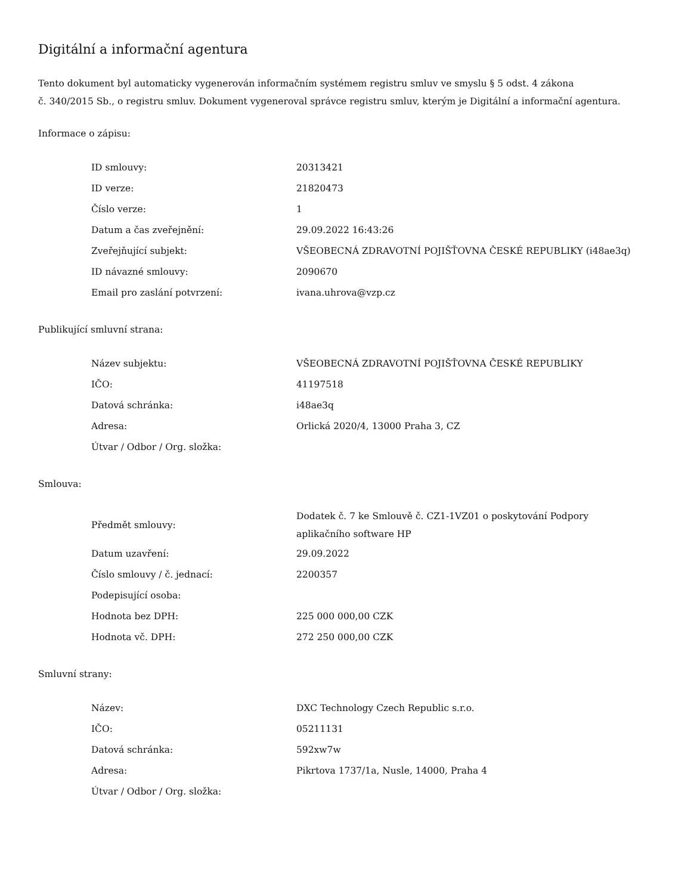Digitální a informační agentura
Tento dokument byl automaticky vygenerován informačním systémem registru smluv ve smyslu § 5 odst. 4 zákona
č. 340/2015 Sb., o registru smluv. Dokument vygeneroval správce registru smluv, kterým je Digitální a informační agentura.
Informace o zápisu:
| ID smlouvy: | 20313421 |
| ID verze: | 21820473 |
| Číslo verze: | 1 |
| Datum a čas zveřejnění: | 29.09.2022 16:43:26 |
| Zveřejňující subjekt: | VŠEOBECNÁ ZDRAVOTNÍ POJIŠŤOVNA ČESKÉ REPUBLIKY (i48ae3q) |
| ID návazné smlouvy: | 2090670 |
| Email pro zaslání potvrzení: | ivana.uhrova@vzp.cz |
Publikující smluvní strana:
| Název subjektu: | VŠEOBECNÁ ZDRAVOTNÍ POJIŠŤOVNA ČESKÉ REPUBLIKY |
| IČO: | 41197518 |
| Datová schránka: | i48ae3q |
| Adresa: | Orlická 2020/4, 13000 Praha 3, CZ |
| Útvar / Odbor / Org. složka: | |
Smlouva:
| Předmět smlouvy: | Dodatek č. 7 ke Smlouvě č. CZ1-1VZ01 o poskytování Podpory aplikačního software HP |
| Datum uzavření: | 29.09.2022 |
| Číslo smlouvy / č. jednací: | 2200357 |
| Podepisující osoba: | |
| Hodnota bez DPH: | 225 000 000,00 CZK |
| Hodnota vč. DPH: | 272 250 000,00 CZK |
Smluvní strany:
| Název: | DXC Technology Czech Republic s.r.o. |
| IČO: | 05211131 |
| Datová schránka: | 592xw7w |
| Adresa: | Pikrtova 1737/1a, Nusle, 14000, Praha 4 |
| Útvar / Odbor / Org. složka: | |